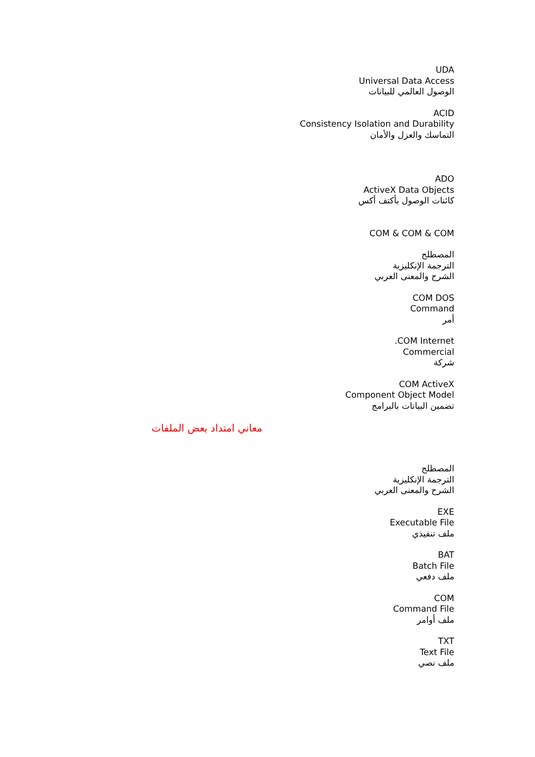UDA
Universal Data Access
الوصول العالمي للبيانات
ACID
Consistency Isolation and Durability
التماسك والعزل والأمان
ADO
ActiveX Data Objects
كائنات الوصول بأكتف أكس
COM & COM & COM
المصطلح
الترجمة الإنكليزية
الشرح والمعنى العربي
COM DOS
Command
أمر
.COM Internet
Commercial
شركة
COM ActiveX
Component Object Model
تضمين البيانات بالبرامج
معاني امتداد بعض الملفات
المصطلح
الترجمة الإنكليزية
الشرح والمعنى العربي
EXE
Executable File
ملف تنفيذي
BAT
Batch File
ملف دفعي
COM
Command File
ملف أوامر
TXT
Text File
ملف نصي